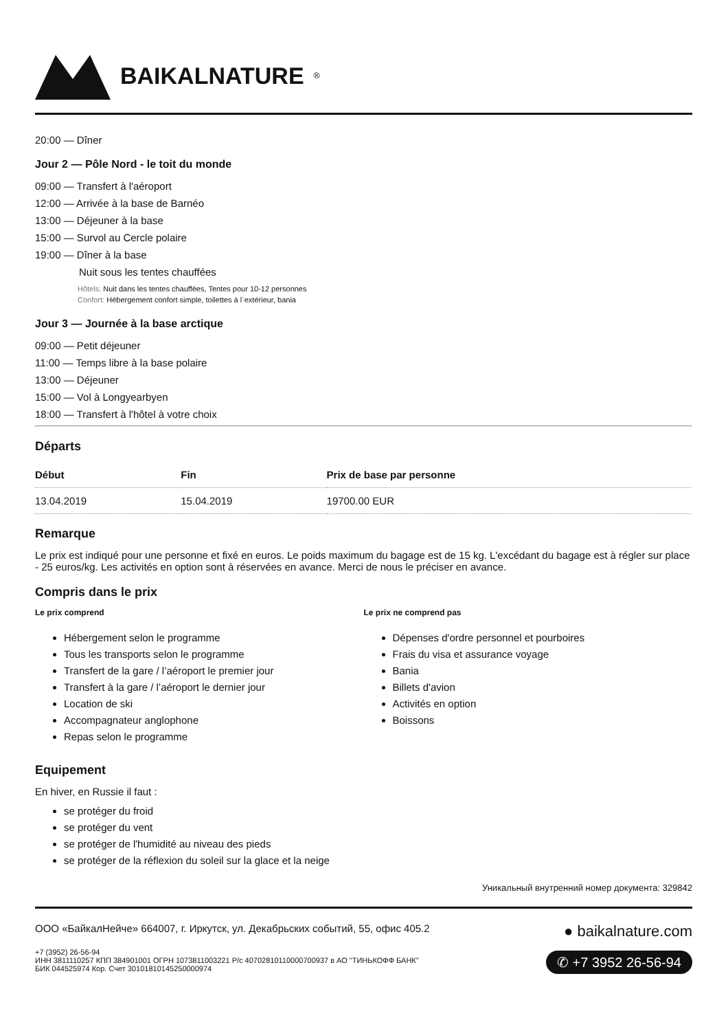BAIKALNATURE<sup>®</sup>
20:00 — Dîner
Jour 2 — Pôle Nord - le toit du monde
09:00 — Transfert à l'aéroport
12:00 — Arrivée à la base de Barnéo
13:00 — Déjeuner à la base
15:00 — Survol au Cercle polaire
19:00 — Dîner à la base
Nuit sous les tentes chauffées
Hôtels: Nuit dans les tentes chauffées, Tentes pour 10-12 personnes
Confort: Hébergement confort simple, toilettes à l`extérieur, bania
Jour 3 — Journée à la base arctique
09:00 — Petit déjeuner
11:00 — Temps libre à la base polaire
13:00 — Déjeuner
15:00 — Vol à Longyearbyen
18:00 — Transfert à l'hôtel à votre choix
Départs
| Début | Fin | Prix de base par personne |
| --- | --- | --- |
| 13.04.2019 | 15.04.2019 | 19700.00 EUR |
Remarque
Le prix est indiqué pour une personne et fixé en euros. Le poids maximum du bagage est de 15 kg. L'excédant du bagage est à régler sur place - 25 euros/kg. Les activités en option sont à réservées en avance. Merci de nous le préciser en avance.
Compris dans le prix
Le prix comprend
Hébergement selon le programme
Tous les transports selon le programme
Transfert de la gare / l’aéroport le premier jour
Transfert à la gare / l’aéroport le dernier jour
Location de ski
Accompagnateur anglophone
Repas selon le programme
Le prix ne comprend pas
Dépenses d'ordre personnel et pourboires
Frais du visa et assurance voyage
Bania
Billets d'avion
Activités en option
Boissons
Equipement
En hiver, en Russie il faut :
se protéger du froid
se protéger du vent
se protéger de l'humidité au niveau des pieds
se protéger de la réflexion du soleil sur la glace et la neige
Уникальный внутренний номер документа: 329842
ООО «БайкалНейче» 664007, г. Иркутск, ул. Декабрьских событий, 55, офис 405.2
+7 (3952) 26-56-94
ИНН 3811110257 КПП 384901001 ОГРН 1073811003221 Р/с 40702810110000700937 в АО "ТИНЬКОФФ БАНК"
БИК 044525974 Кор. Счет 30101810145250000974
● baikalnature.com
✆ +7 3952 26-56-94